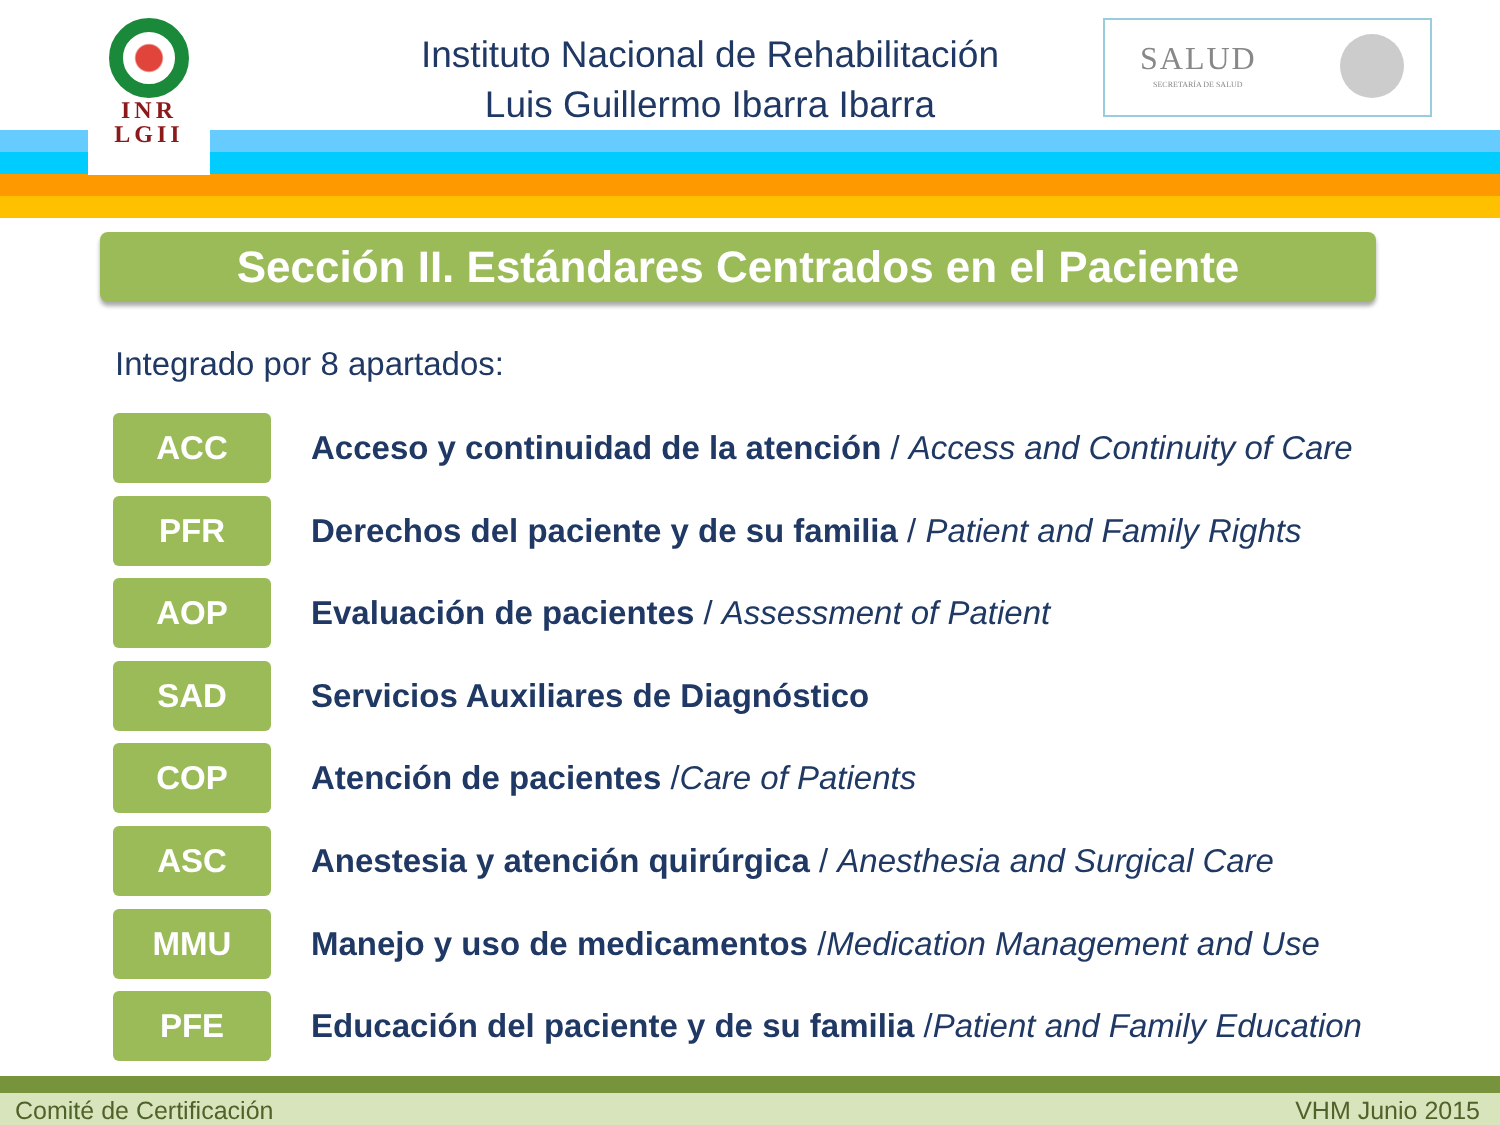INR
LGII
Instituto Nacional de Rehabilitación
Luis Guillermo Ibarra Ibarra
SALUD
SECRETARÍA DE SALUD
Sección II. Estándares Centrados en el Paciente
Integrado por 8 apartados:
ACC
Acceso y continuidad de la atención / Access and Continuity of Care
PFR
Derechos del paciente y de su familia / Patient and Family Rights
AOP
Evaluación de pacientes / Assessment of Patient
SAD
Servicios Auxiliares de Diagnóstico
COP
Atención de pacientes /Care of Patients
ASC
Anestesia y atención quirúrgica / Anesthesia and Surgical Care
MMU
Manejo y uso de medicamentos /Medication Management and Use
PFE
Educación del paciente y de su familia /Patient and Family Education
Comité de Certificación VHM Junio 2015